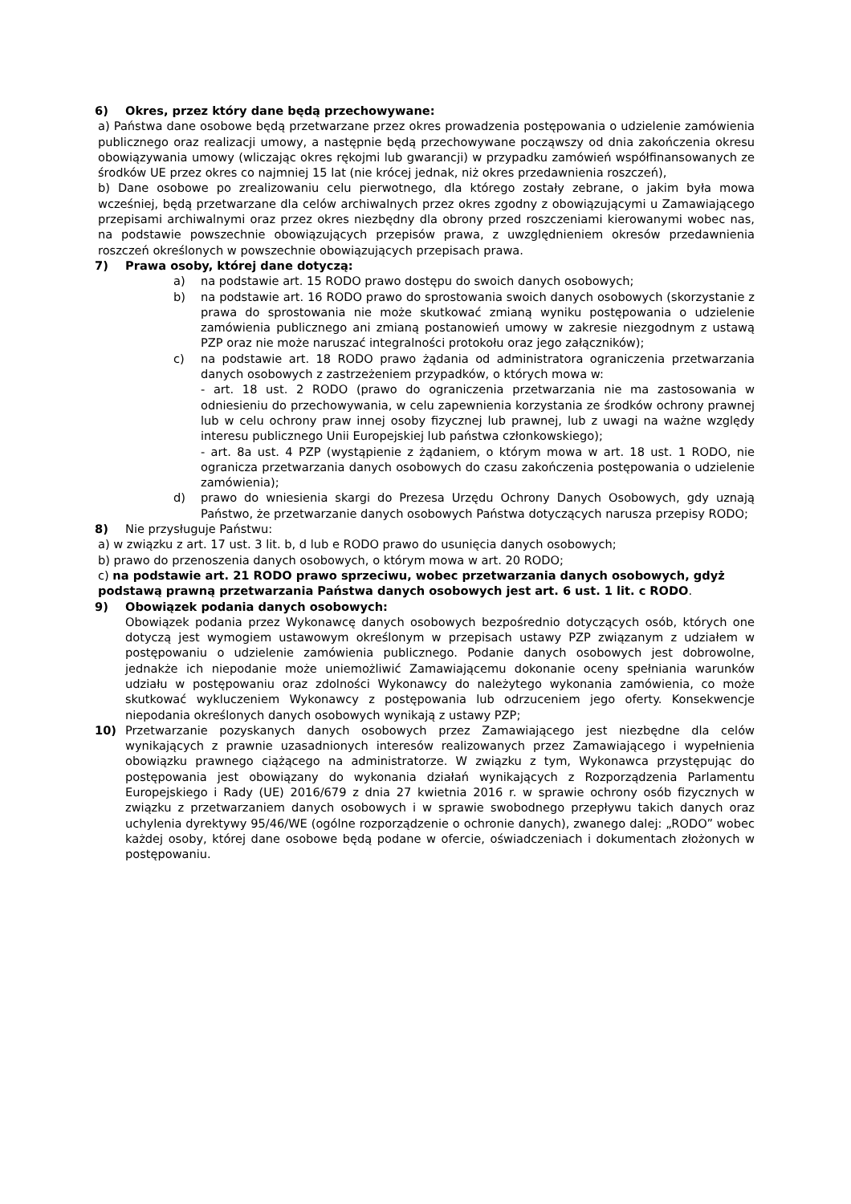6) Okres, przez który dane będą przechowywane:
a) Państwa dane osobowe będą przetwarzane przez okres prowadzenia postępowania o udzielenie zamówienia publicznego oraz realizacji umowy, a następnie będą przechowywane począwszy od dnia zakończenia okresu obowiązywania umowy (wliczając okres rękojmi lub gwarancji) w przypadku zamówień współfinansowanych ze środków UE przez okres co najmniej 15 lat (nie krócej jednak, niż okres przedawnienia roszczeń),
b) Dane osobowe po zrealizowaniu celu pierwotnego, dla którego zostały zebrane, o jakim była mowa wcześniej, będą przetwarzane dla celów archiwalnych przez okres zgodny z obowiązującymi u Zamawiającego przepisami archiwalnymi oraz przez okres niezbędny dla obrony przed roszczeniami kierowanymi wobec nas, na podstawie powszechnie obowiązujących przepisów prawa, z uwzględnieniem okresów przedawnienia roszczeń określonych w powszechnie obowiązujących przepisach prawa.
7) Prawa osoby, której dane dotyczą:
a) na podstawie art. 15 RODO prawo dostępu do swoich danych osobowych;
b) na podstawie art. 16 RODO prawo do sprostowania swoich danych osobowych (skorzystanie z prawa do sprostowania nie może skutkować zmianą wyniku postępowania o udzielenie zamówienia publicznego ani zmianą postanowień umowy w zakresie niezgodnym z ustawą PZP oraz nie może naruszać integralności protokołu oraz jego załączników);
c) na podstawie art. 18 RODO prawo żądania od administratora ograniczenia przetwarzania danych osobowych z zastrzeżeniem przypadków, o których mowa w:
- art. 18 ust. 2 RODO (prawo do ograniczenia przetwarzania nie ma zastosowania w odniesieniu do przechowywania, w celu zapewnienia korzystania ze środków ochrony prawnej lub w celu ochrony praw innej osoby fizycznej lub prawnej, lub z uwagi na ważne względy interesu publicznego Unii Europejskiej lub państwa członkowskiego);
- art. 8a ust. 4 PZP (wystąpienie z żądaniem, o którym mowa w art. 18 ust. 1 RODO, nie ogranicza przetwarzania danych osobowych do czasu zakończenia postępowania o udzielenie zamówienia);
d) prawo do wniesienia skargi do Prezesa Urzędu Ochrony Danych Osobowych, gdy uznają Państwo, że przetwarzanie danych osobowych Państwa dotyczących narusza przepisy RODO;
8) Nie przysługuje Państwu:
a) w związku z art. 17 ust. 3 lit. b, d lub e RODO prawo do usunięcia danych osobowych;
b) prawo do przenoszenia danych osobowych, o którym mowa w art. 20 RODO;
c) na podstawie art. 21 RODO prawo sprzeciwu, wobec przetwarzania danych osobowych, gdyż podstawą prawną przetwarzania Państwa danych osobowych jest art. 6 ust. 1 lit. c RODO.
9) Obowiązek podania danych osobowych:
Obowiązek podania przez Wykonawcę danych osobowych bezpośrednio dotyczących osób, których one dotyczą jest wymogiem ustawowym określonym w przepisach ustawy PZP związanym z udziałem w postępowaniu o udzielenie zamówienia publicznego. Podanie danych osobowych jest dobrowolne, jednakże ich niepodanie może uniemożliwić Zamawiającemu dokonanie oceny spełniania warunków udziału w postępowaniu oraz zdolności Wykonawcy do należytego wykonania zamówienia, co może skutkować wykluczeniem Wykonawcy z postępowania lub odrzuceniem jego oferty. Konsekwencje niepodania określonych danych osobowych wynikają z ustawy PZP;
10) Przetwarzanie pozyskanych danych osobowych przez Zamawiającego jest niezbędne dla celów wynikających z prawnie uzasadnionych interesów realizowanych przez Zamawiającego i wypełnienia obowiązku prawnego ciążącego na administratorze. W związku z tym, Wykonawca przystępując do postępowania jest obowiązany do wykonania działań wynikających z Rozporządzenia Parlamentu Europejskiego i Rady (UE) 2016/679 z dnia 27 kwietnia 2016 r. w sprawie ochrony osób fizycznych w związku z przetwarzaniem danych osobowych i w sprawie swobodnego przepływu takich danych oraz uchylenia dyrektywy 95/46/WE (ogólne rozporządzenie o ochronie danych), zwanego dalej: „RODO” wobec każdej osoby, której dane osobowe będą podane w ofercie, oświadczeniach i dokumentach złożonych w postępowaniu.